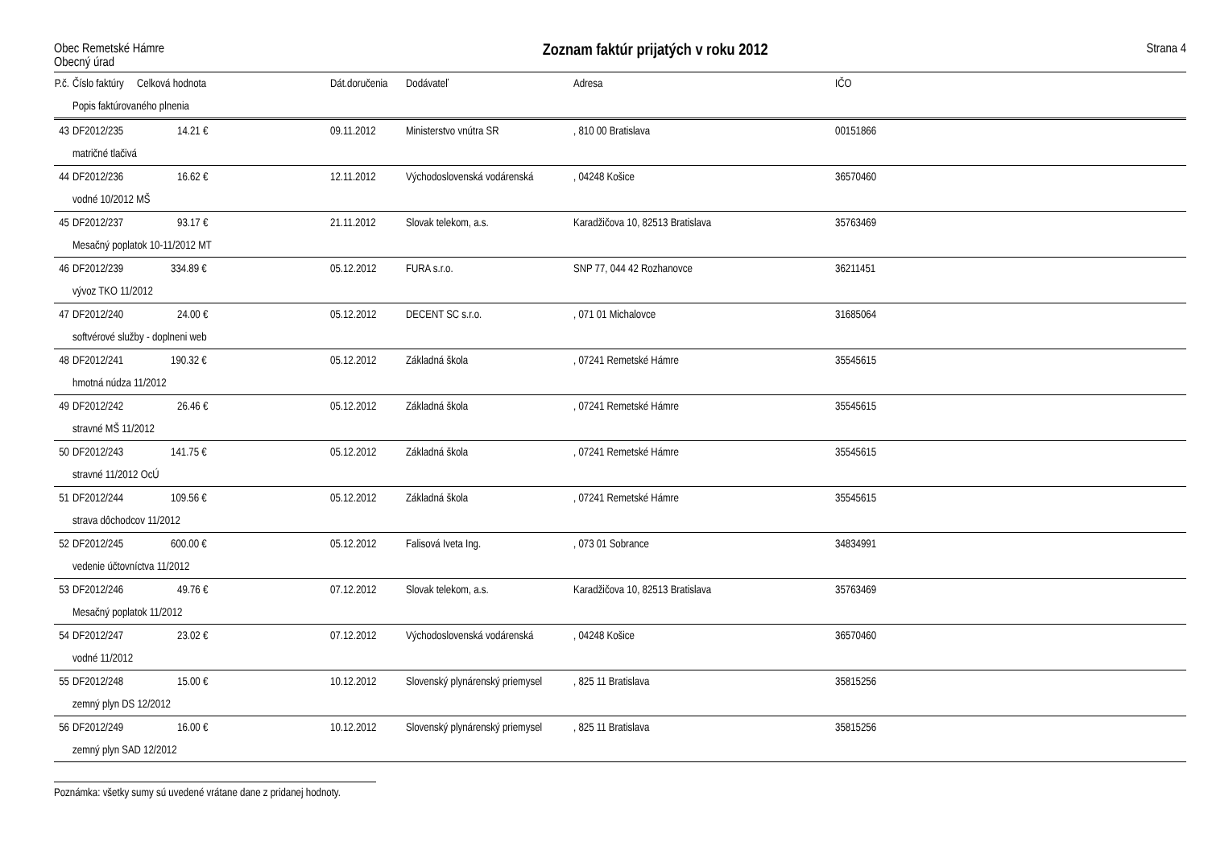Obec Remetské Hámre
Obecný úrad
Zoznam faktúr prijatých v roku 2012
Strana 4
| P.č. | Číslo faktúry | Celková hodnota | Dát.doručenia | Dodávateľ | Adresa | IČO |
| --- | --- | --- | --- | --- | --- | --- |
| | Popis faktúrovaného plnenia | | | | | |
| 43 | DF2012/235 | 14.21 € | 09.11.2012 | Ministerstvo vnútra SR | , 810 00 Bratislava | 00151866 |
| | matričné tlačivá | | | | | |
| 44 | DF2012/236 | 16.62 € | 12.11.2012 | Východoslovenská vodárenská | , 04248 Košice | 36570460 |
| | vodné 10/2012 MŠ | | | | | |
| 45 | DF2012/237 | 93.17 € | 21.11.2012 | Slovak telekom, a.s. | Karadžičova 10, 82513 Bratislava | 35763469 |
| | Mesačný poplatok 10-11/2012 MT | | | | | |
| 46 | DF2012/239 | 334.89 € | 05.12.2012 | FURA s.r.o. | SNP 77, 044 42 Rozhanovce | 36211451 |
| | vývoz TKO 11/2012 | | | | | |
| 47 | DF2012/240 | 24.00 € | 05.12.2012 | DECENT SC s.r.o. | , 071 01 Michalovce | 31685064 |
| | softvérové služby - doplneni web | | | | | |
| 48 | DF2012/241 | 190.32 € | 05.12.2012 | Základná škola | , 07241 Remetské Hámre | 35545615 |
| | hmotná núdza 11/2012 | | | | | |
| 49 | DF2012/242 | 26.46 € | 05.12.2012 | Základná škola | , 07241 Remetské Hámre | 35545615 |
| | stravné MŠ 11/2012 | | | | | |
| 50 | DF2012/243 | 141.75 € | 05.12.2012 | Základná škola | , 07241 Remetské Hámre | 35545615 |
| | stravné 11/2012 OcÚ | | | | | |
| 51 | DF2012/244 | 109.56 € | 05.12.2012 | Základná škola | , 07241 Remetské Hámre | 35545615 |
| | strava dôchodcov 11/2012 | | | | | |
| 52 | DF2012/245 | 600.00 € | 05.12.2012 | Falisová Iveta Ing. | , 073 01 Sobrance | 34834991 |
| | vedenie účtovníctva 11/2012 | | | | | |
| 53 | DF2012/246 | 49.76 € | 07.12.2012 | Slovak telekom, a.s. | Karadžičova 10, 82513 Bratislava | 35763469 |
| | Mesačný poplatok 11/2012 | | | | | |
| 54 | DF2012/247 | 23.02 € | 07.12.2012 | Východoslovenská vodárenská | , 04248 Košice | 36570460 |
| | vodné 11/2012 | | | | | |
| 55 | DF2012/248 | 15.00 € | 10.12.2012 | Slovenský plynárenský priemysel | , 825 11 Bratislava | 35815256 |
| | zemný plyn DS 12/2012 | | | | | |
| 56 | DF2012/249 | 16.00 € | 10.12.2012 | Slovenský plynárenský priemysel | , 825 11 Bratislava | 35815256 |
| | zemný plyn SAD 12/2012 | | | | | |
Poznámka: všetky sumy sú uvedené vrátane dane z pridanej hodnoty.